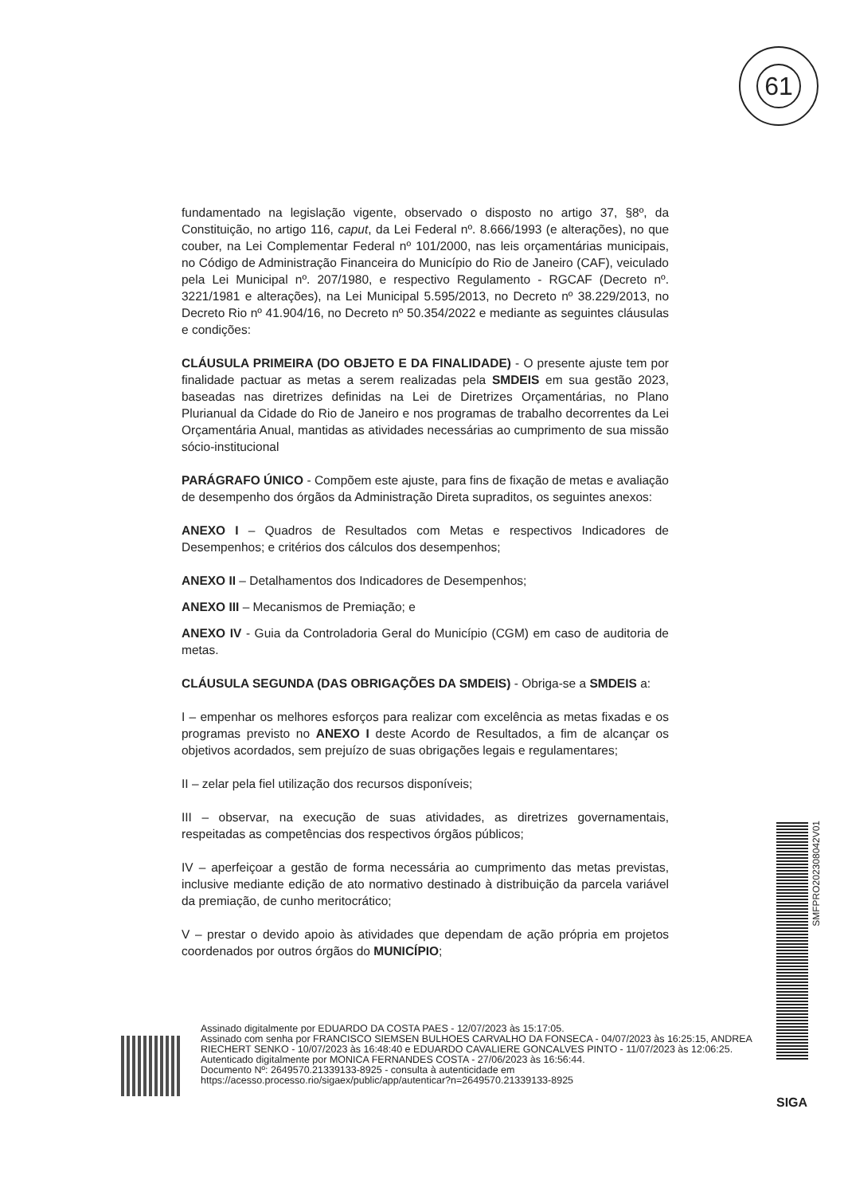61
fundamentado na legislação vigente, observado o disposto no artigo 37, §8º, da Constituição, no artigo 116, caput, da Lei Federal nº. 8.666/1993 (e alterações), no que couber, na Lei Complementar Federal nº 101/2000, nas leis orçamentárias municipais, no Código de Administração Financeira do Município do Rio de Janeiro (CAF), veiculado pela Lei Municipal nº. 207/1980, e respectivo Regulamento - RGCAF (Decreto nº. 3221/1981 e alterações), na Lei Municipal 5.595/2013, no Decreto nº 38.229/2013, no Decreto Rio nº 41.904/16, no Decreto nº 50.354/2022 e mediante as seguintes cláusulas e condições:
CLÁUSULA PRIMEIRA (DO OBJETO E DA FINALIDADE) - O presente ajuste tem por finalidade pactuar as metas a serem realizadas pela SMDEIS em sua gestão 2023, baseadas nas diretrizes definidas na Lei de Diretrizes Orçamentárias, no Plano Plurianual da Cidade do Rio de Janeiro e nos programas de trabalho decorrentes da Lei Orçamentária Anual, mantidas as atividades necessárias ao cumprimento de sua missão sócio-institucional
PARÁGRAFO ÚNICO - Compõem este ajuste, para fins de fixação de metas e avaliação de desempenho dos órgãos da Administração Direta supraditos, os seguintes anexos:
ANEXO I – Quadros de Resultados com Metas e respectivos Indicadores de Desempenhos; e critérios dos cálculos dos desempenhos;
ANEXO II – Detalhamentos dos Indicadores de Desempenhos;
ANEXO III – Mecanismos de Premiação; e
ANEXO IV - Guia da Controladoria Geral do Município (CGM) em caso de auditoria de metas.
CLÁUSULA SEGUNDA (DAS OBRIGAÇÕES DA SMDEIS) - Obriga-se a SMDEIS a:
I – empenhar os melhores esforços para realizar com excelência as metas fixadas e os programas previsto no ANEXO I deste Acordo de Resultados, a fim de alcançar os objetivos acordados, sem prejuízo de suas obrigações legais e regulamentares;
II – zelar pela fiel utilização dos recursos disponíveis;
III – observar, na execução de suas atividades, as diretrizes governamentais, respeitadas as competências dos respectivos órgãos públicos;
IV – aperfeiçoar a gestão de forma necessária ao cumprimento das metas previstas, inclusive mediante edição de ato normativo destinado à distribuição da parcela variável da premiação, de cunho meritocrático;
V – prestar o devido apoio às atividades que dependam de ação própria em projetos coordenados por outros órgãos do MUNICÍPIO;
Assinado digitalmente por EDUARDO DA COSTA PAES - 12/07/2023 às 15:17:05.
Assinado com senha por FRANCISCO SIEMSEN BULHOES CARVALHO DA FONSECA - 04/07/2023 às 16:25:15, ANDREA RIECHERT SENKO - 10/07/2023 às 16:48:40 e EDUARDO CAVALIERE GONCALVES PINTO - 11/07/2023 às 12:06:25.
Autenticado digitalmente por MONICA FERNANDES COSTA - 27/06/2023 às 16:56:44.
Documento Nº: 2649570.21339133-8925 - consulta à autenticidade em
https://acesso.processo.rio/sigaex/public/app/autenticar?n=2649570.21339133-8925
SMFPRO202308042V01
SIGA